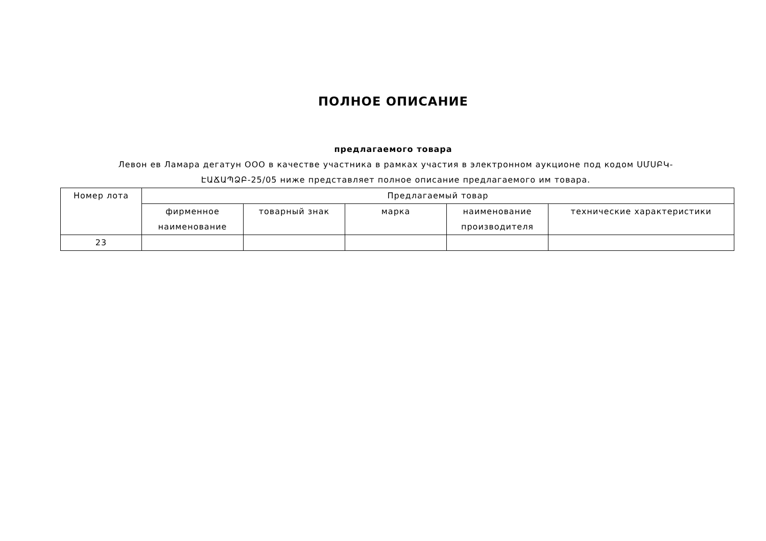ПОЛНОЕ ОПИСАНИЕ
предлагаемого товара
Левон ев Ламара дегатун ООО в качестве участника в рамках участия в электронном аукционе под кодом ՍՄՍԲԿ-ԷԱՃԱՊՁԲ-25/05 ниже представляет полное описание предлагаемого им товара.
| Номер лота | Предлагаемый товар | | | | |
| --- | --- | --- | --- | --- | --- |
| | фирменное наименование | товарный знак | марка | наименование производителя | технические характеристики |
| 23 | | | | | |